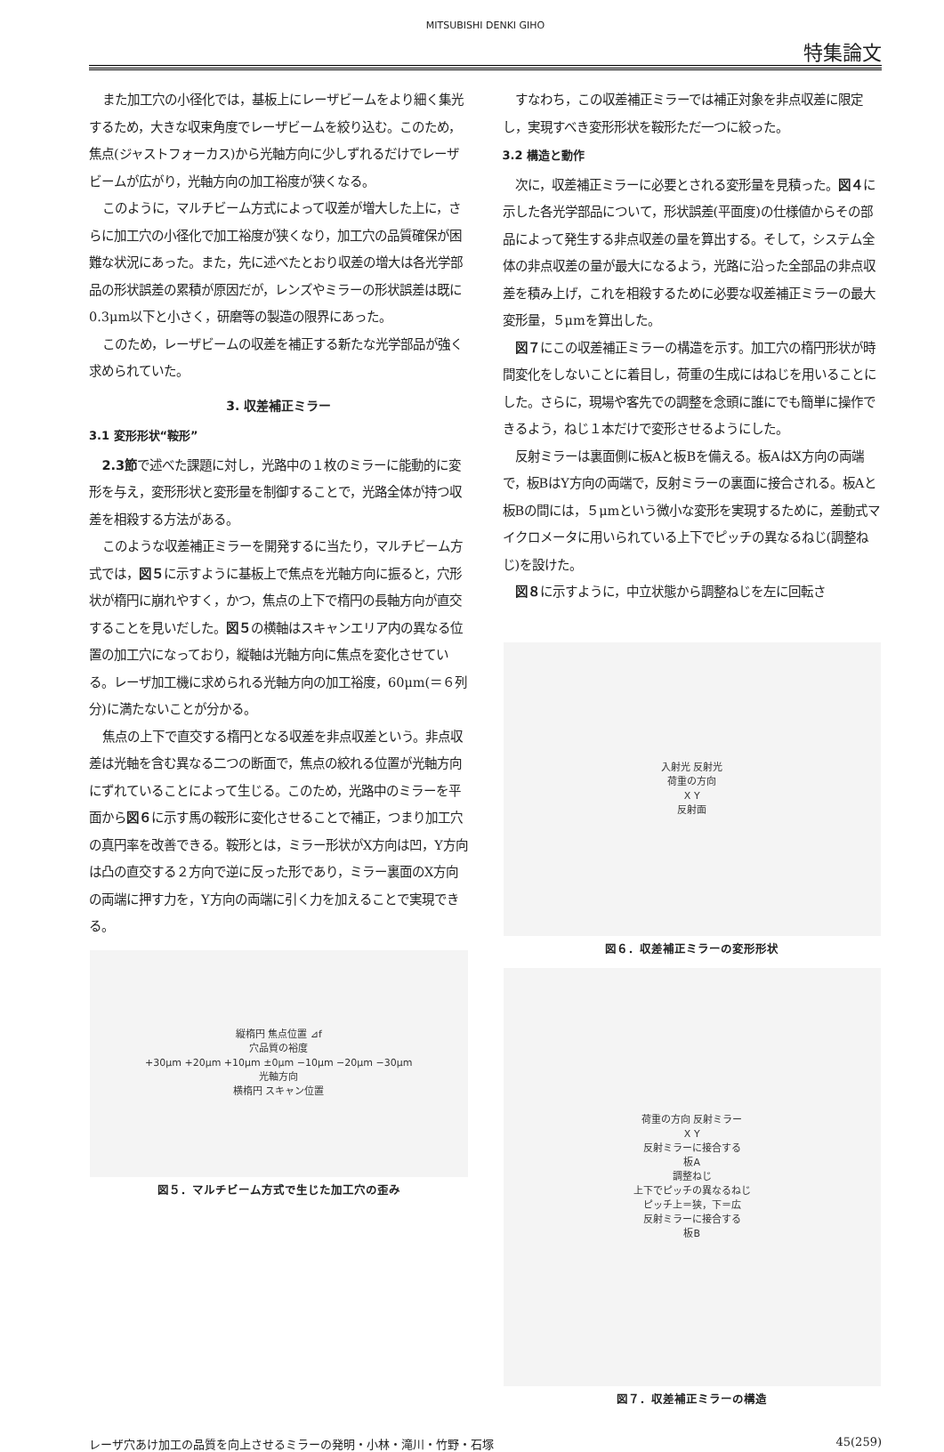MITSUBISHI DENKI GIHO
特集論文
また加工穴の小径化では，基板上にレーザビームをより細く集光するため，大きな収束角度でレーザビームを絞り込む。このため，焦点(ジャストフォーカス)から光軸方向に少しずれるだけでレーザビームが広がり，光軸方向の加工裕度が狭くなる。
このように，マルチビーム方式によって収差が増大した上に，さらに加工穴の小径化で加工裕度が狭くなり，加工穴の品質確保が困難な状況にあった。また，先に述べたとおり収差の増大は各光学部品の形状誤差の累積が原因だが，レンズやミラーの形状誤差は既に0.3μm以下と小さく，研磨等の製造の限界にあった。
このため，レーザビームの収差を補正する新たな光学部品が強く求められていた。
3. 収差補正ミラー
3.1 変形形状“鞍形”
2.3節で述べた課題に対し，光路中の１枚のミラーに能動的に変形を与え，変形形状と変形量を制御することで，光路全体が持つ収差を相殺する方法がある。
このような収差補正ミラーを開発するに当たり，マルチビーム方式では，図５に示すように基板上で焦点を光軸方向に振ると，穴形状が楕円に崩れやすく，かつ，焦点の上下で楕円の長軸方向が直交することを見いだした。図５の横軸はスキャンエリア内の異なる位置の加工穴になっており，縦軸は光軸方向に焦点を変化させている。レーザ加工機に求められる光軸方向の加工裕度，60μm(＝６列分)に満たないことが分かる。
焦点の上下で直交する楕円となる収差を非点収差という。非点収差は光軸を含む異なる二つの断面で，焦点の絞れる位置が光軸方向にずれていることによって生じる。このため，光路中のミラーを平面から図６に示す馬の鞍形に変化させることで補正，つまり加工穴の真円率を改善できる。鞍形とは，ミラー形状がX方向は凹，Y方向は凸の直交する２方向で逆に反った形であり，ミラー裏面のX方向の両端に押す力を，Y方向の両端に引く力を加えることで実現できる。
縦楕円 焦点位置 ⊿f
穴品質の裕度
+30μm +20μm +10μm ±0μm −10μm −20μm −30μm
光軸方向
横楕円 スキャン位置
図５．マルチビーム方式で生じた加工穴の歪み
すなわち，この収差補正ミラーでは補正対象を非点収差に限定し，実現すべき変形形状を鞍形ただ一つに絞った。
3.2 構造と動作
次に，収差補正ミラーに必要とされる変形量を見積った。図４に示した各光学部品について，形状誤差(平面度)の仕様値からその部品によって発生する非点収差の量を算出する。そして，システム全体の非点収差の量が最大になるよう，光路に沿った全部品の非点収差を積み上げ，これを相殺するために必要な収差補正ミラーの最大変形量，５μmを算出した。
図７にこの収差補正ミラーの構造を示す。加工穴の楕円形状が時間変化をしないことに着目し，荷重の生成にはねじを用いることにした。さらに，現場や客先での調整を念頭に誰にでも簡単に操作できるよう，ねじ１本だけで変形させるようにした。
反射ミラーは裏面側に板Aと板Bを備える。板AはX方向の両端で，板BはY方向の両端で，反射ミラーの裏面に接合される。板Aと板Bの間には，５μmという微小な変形を実現するために，差動式マイクロメータに用いられている上下でピッチの異なるねじ(調整ねじ)を設けた。
図８に示すように，中立状態から調整ねじを左に回転さ
入射光 反射光
荷重の方向
X Y
反射面
図６．収差補正ミラーの変形形状
荷重の方向 反射ミラー
X Y
反射ミラーに接合する
板A
調整ねじ
上下でピッチの異なるねじ
ピッチ上＝狭，下＝広
反射ミラーに接合する
板B
図７．収差補正ミラーの構造
レーザ穴あけ加工の品質を向上させるミラーの発明・小林・滝川・竹野・石塚 45(259)